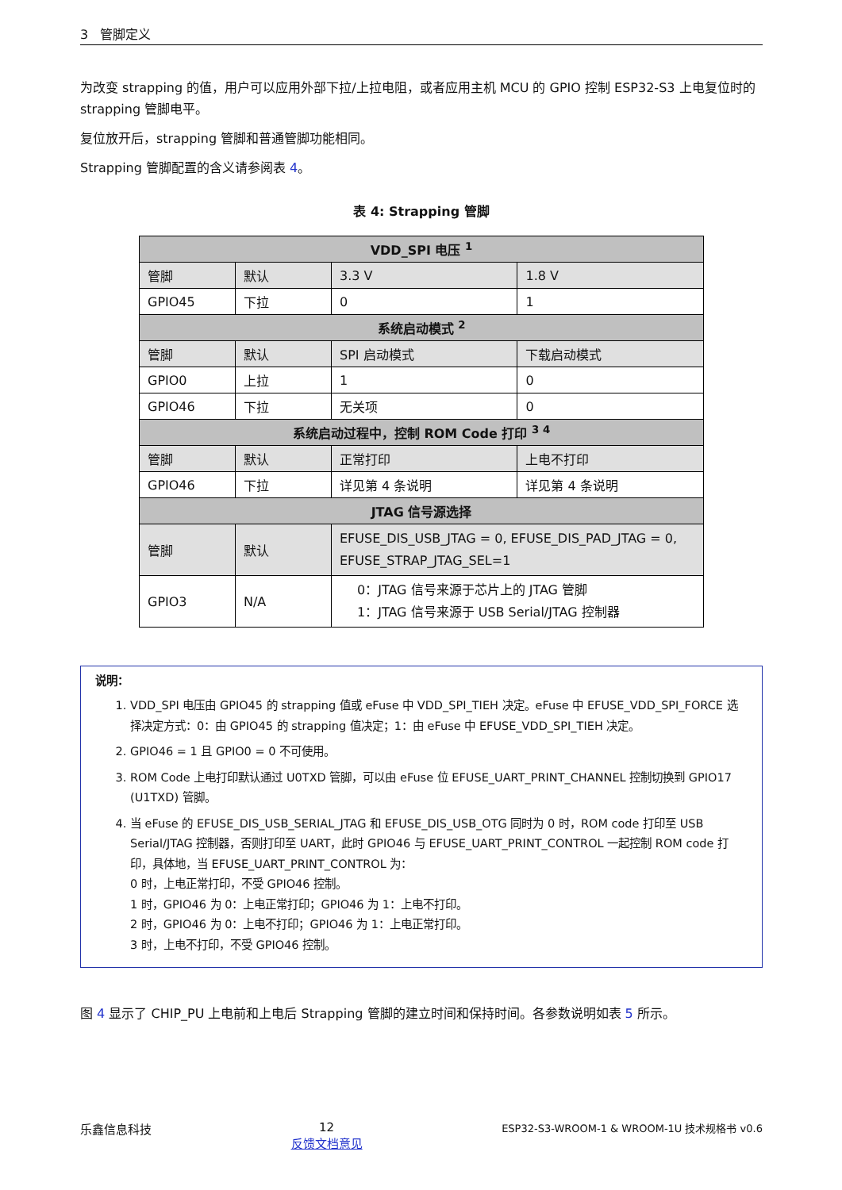3 管脚定义
为改变 strapping 的值，用户可以应用外部下拉/上拉电阻，或者应用主机 MCU 的 GPIO 控制 ESP32-S3 上电复位时的 strapping 管脚电平。
复位放开后，strapping 管脚和普通管脚功能相同。
Strapping 管脚配置的含义请参阅表 4。
表 4: Strapping 管脚
| VDD_SPI 电压 <sup>1</sup> | | | |
| 管脚 | 默认 | 3.3 V | 1.8 V |
| GPIO45 | 下拉 | 0 | 1 |
| 系统启动模式 <sup>2</sup> | | | |
| 管脚 | 默认 | SPI 启动模式 | 下载启动模式 |
| GPIO0 | 上拉 | 1 | 0 |
| GPIO46 | 下拉 | 无关项 | 0 |
| 系统启动过程中，控制 ROM Code 打印 <sup>3 4</sup> | | | |
| 管脚 | 默认 | 正常打印 | 上电不打印 |
| GPIO46 | 下拉 | 详见第 4 条说明 | 详见第 4 条说明 |
| JTAG 信号源选择 | | | |
| 管脚 | 默认 | EFUSE_DIS_USB_JTAG = 0, EFUSE_DIS_PAD_JTAG = 0, EFUSE_STRAP_JTAG_SEL=1 | |
| GPIO3 | N/A | 0：JTAG 信号来源于芯片上的 JTAG 管脚 1：JTAG 信号来源于 USB Serial/JTAG 控制器 | |
说明：
1. VDD_SPI 电压由 GPIO45 的 strapping 值或 eFuse 中 VDD_SPI_TIEH 决定。eFuse 中 EFUSE_VDD_SPI_FORCE 选择决定方式：0：由 GPIO45 的 strapping 值决定；1：由 eFuse 中 EFUSE_VDD_SPI_TIEH 决定。
2. GPIO46 = 1 且 GPIO0 = 0 不可使用。
3. ROM Code 上电打印默认通过 U0TXD 管脚，可以由 eFuse 位 EFUSE_UART_PRINT_CHANNEL 控制切换到 GPIO17 (U1TXD) 管脚。
4. 当 eFuse 的 EFUSE_DIS_USB_SERIAL_JTAG 和 EFUSE_DIS_USB_OTG 同时为 0 时，ROM code 打印至 USB Serial/JTAG 控制器，否则打印至 UART，此时 GPIO46 与 EFUSE_UART_PRINT_CONTROL 一起控制 ROM code 打印，具体地，当 EFUSE_UART_PRINT_CONTROL 为：
0 时，上电正常打印，不受 GPIO46 控制。
1 时，GPIO46 为 0：上电正常打印；GPIO46 为 1：上电不打印。
2 时，GPIO46 为 0：上电不打印；GPIO46 为 1：上电正常打印。
3 时，上电不打印，不受 GPIO46 控制。
图 4 显示了 CHIP_PU 上电前和上电后 Strapping 管脚的建立时间和保持时间。各参数说明如表 5 所示。
乐鑫信息科技 12
反馈文档意见
ESP32-S3-WROOM-1 & WROOM-1U 技术规格书 v0.6